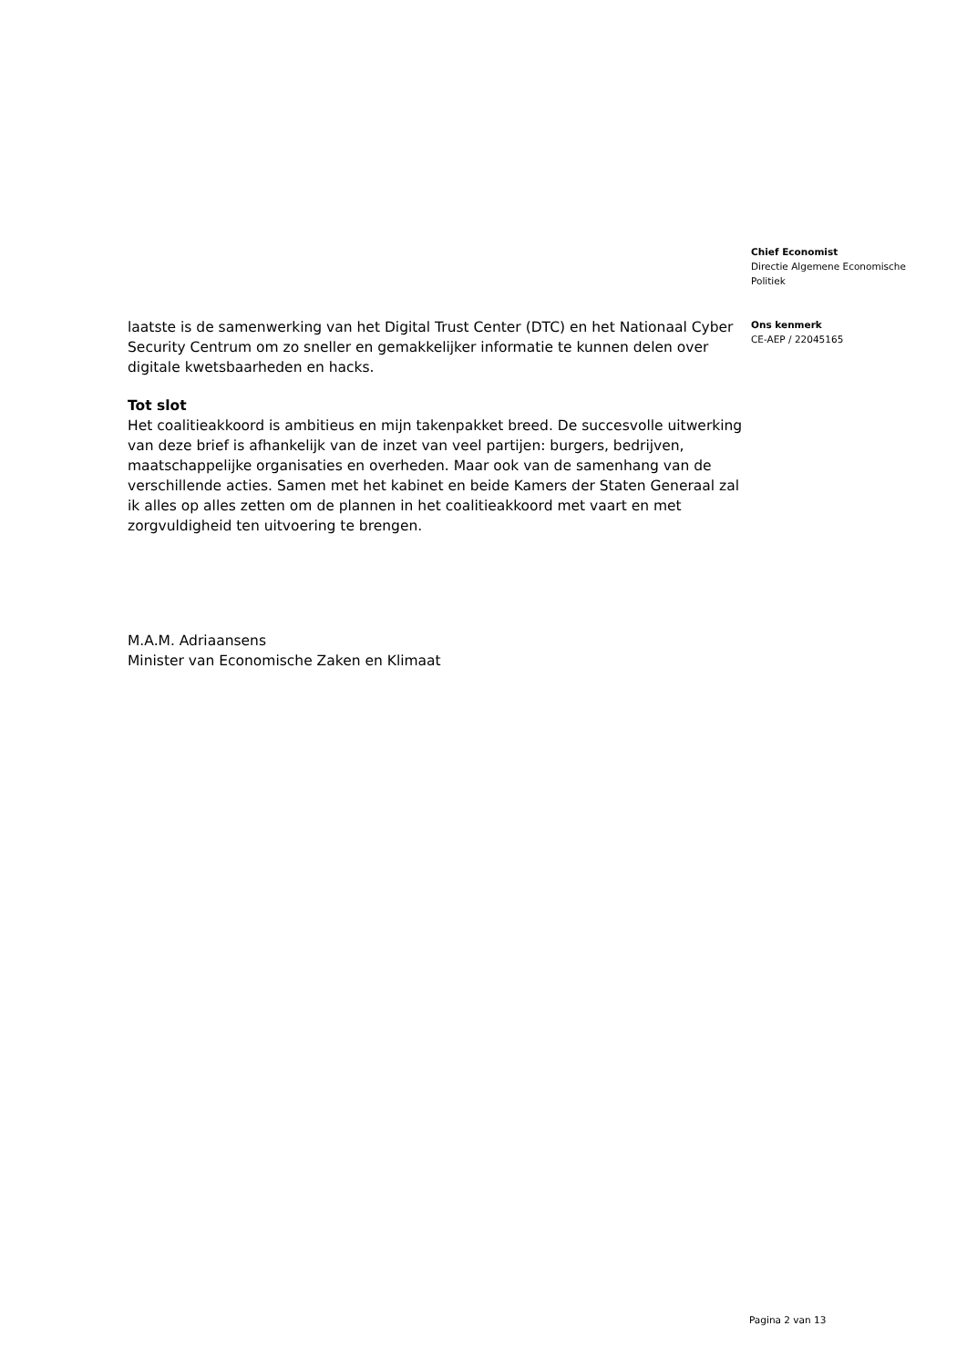laatste is de samenwerking van het Digital Trust Center (DTC) en het Nationaal Cyber Security Centrum om zo sneller en gemakkelijker informatie te kunnen delen over digitale kwetsbaarheden en hacks.
Tot slot
Het coalitieakkoord is ambitieus en mijn takenpakket breed. De succesvolle uitwerking van deze brief is afhankelijk van de inzet van veel partijen: burgers, bedrijven, maatschappelijke organisaties en overheden. Maar ook van de samenhang van de verschillende acties. Samen met het kabinet en beide Kamers der Staten Generaal zal ik alles op alles zetten om de plannen in het coalitieakkoord met vaart en met zorgvuldigheid ten uitvoering te brengen.
M.A.M. Adriaansens
Minister van Economische Zaken en Klimaat
Chief Economist
Directie Algemene Economische
Politiek
Ons kenmerk
CE-AEP / 22045165
Pagina 2 van 13